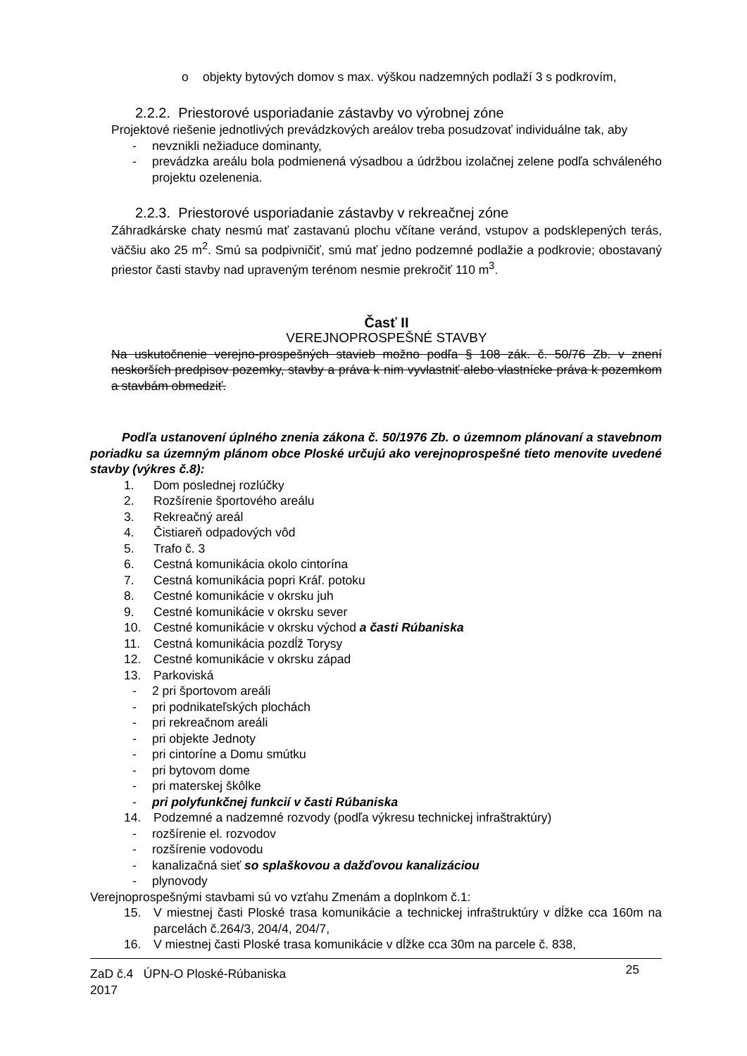o objekty bytových domov s max. výškou nadzemných podlaží 3 s podkrovím,
2.2.2. Priestorové usporiadanie zástavby vo výrobnej zóne
Projektové riešenie jednotlivých prevádzkových areálov treba posudzovať individuálne tak, aby
- nevznikli nežiaduce dominanty,
- prevádzka areálu bola podmienená výsadbou a údržbou izolačnej zelene podľa schváleného projektu ozelenenia.
2.2.3. Priestorové usporiadanie zástavby v rekreačnej zóne
Záhradkárske chaty nesmú mať zastavanú plochu včítane veránd, vstupov a podsklepených terás, väčšiu ako 25 m<sup>2</sup>. Smú sa podpivničiť, smú mať jedno podzemné podlažie a podkrovie; obostavaný priestor časti stavby nad upraveným terénom nesmie prekročiť 110 m<sup>3</sup>.
Časť II
VEREJNOPROSPEŠNÉ STAVBY
Na uskutočnenie verejno-prospešných stavieb možno podľa § 108 zák. č. 50/76 Zb. v znení neskorších predpisov pozemky, stavby a práva k nim vyvlastniť alebo vlastnícke práva k pozemkom a stavbám obmedziť.
Podľa ustanovení úplného znenia zákona č. 50/1976 Zb. o územnom plánovaní a stavebnom poriadku sa územným plánom obce Ploské určujú ako verejnoprospešné tieto menovite uvedené stavby (výkres č.8):
1. Dom poslednej rozlúčky
2. Rozšírenie športového areálu
3. Rekreačný areál
4. Čistiareň odpadových vôd
5. Trafo č. 3
6. Cestná komunikácia okolo cintorína
7. Cestná komunikácia popri Kráľ. potoku
8. Cestné komunikácie v okrsku juh
9. Cestné komunikácie v okrsku sever
10. Cestné komunikácie v okrsku východ a časti Rúbaniska
11. Cestná komunikácia pozdĺž Torysy
12. Cestné komunikácie v okrsku západ
13. Parkoviská
- 2 pri športovom areáli
- pri podnikateľských plochách
- pri rekreačnom areáli
- pri objekte Jednoty
- pri cintoríne a Domu smútku
- pri bytovom dome
- pri materskej škôlke
- pri polyfunkčnej funkcií v časti Rúbaniska
14. Podzemné a nadzemné rozvody (podľa výkresu technickej infraštraktúry)
- rozšírenie el. rozvodov
- rozšírenie vodovodu
- kanalizačná sieť so splaškovou a dažďovou kanalizáciou
- plynovody
Verejnoprospešnými stavbami sú vo vzťahu Zmenám a doplnkom č.1:
15. V miestnej časti Ploské trasa komunikácie a technickej infraštruktúry v dĺžke cca 160m na parcelách č.264/3, 204/4, 204/7,
16. V miestnej časti Ploské trasa komunikácie v dĺžke cca 30m na parcele č. 838,
ZaD č.4 ÚPN-O Ploské-Rúbaniska
2017 25